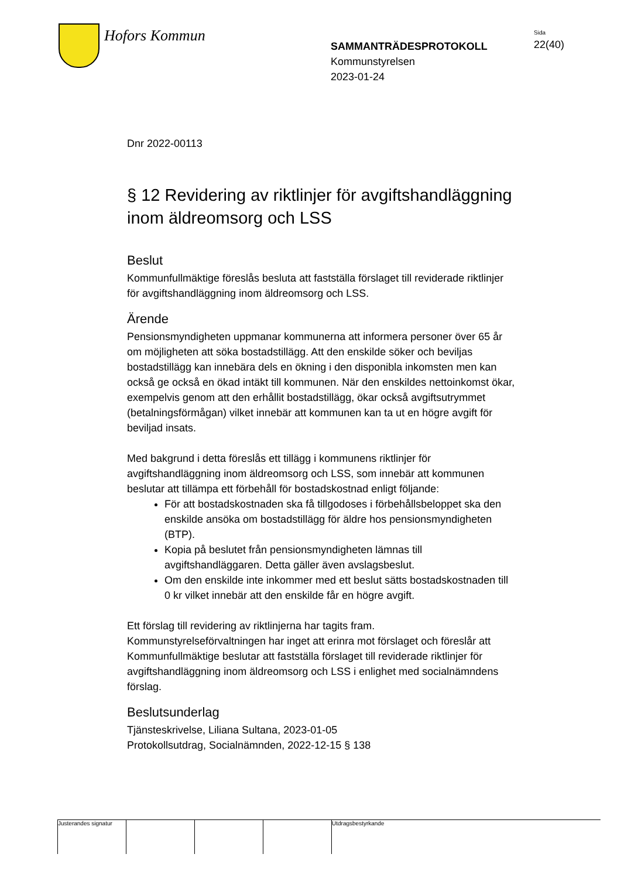Hofors Kommun
SAMMANTRÄDESPROTOKOLL
Kommunstyrelsen
2023-01-24
Sida
22(40)
Dnr 2022-00113
§ 12 Revidering av riktlinjer för avgiftshandläggning inom äldreomsorg och LSS
Beslut
Kommunfullmäktige föreslås besluta att fastställa förslaget till reviderade riktlinjer för avgiftshandläggning inom äldreomsorg och LSS.
Ärende
Pensionsmyndigheten uppmanar kommunerna att informera personer över 65 år om möjligheten att söka bostadstillägg. Att den enskilde söker och beviljas bostadstillägg kan innebära dels en ökning i den disponibla inkomsten men kan också ge också en ökad intäkt till kommunen. När den enskildes nettoinkomst ökar, exempelvis genom att den erhållit bostadstillägg, ökar också avgiftsutrymmet (betalningsförmågan) vilket innebär att kommunen kan ta ut en högre avgift för beviljad insats.
Med bakgrund i detta föreslås ett tillägg i kommunens riktlinjer för avgiftshandläggning inom äldreomsorg och LSS, som innebär att kommunen beslutar att tillämpa ett förbehåll för bostadskostnad enligt följande:
För att bostadskostnaden ska få tillgodoses i förbehållsbeloppet ska den enskilde ansöka om bostadstillägg för äldre hos pensionsmyndigheten (BTP).
Kopia på beslutet från pensionsmyndigheten lämnas till avgiftshandläggaren. Detta gäller även avslagsbeslut.
Om den enskilde inte inkommer med ett beslut sätts bostadskostnaden till 0 kr vilket innebär att den enskilde får en högre avgift.
Ett förslag till revidering av riktlinjerna har tagits fram. Kommunstyrelseförvaltningen har inget att erinra mot förslaget och föreslår att Kommunfullmäktige beslutar att fastställa förslaget till reviderade riktlinjer för avgiftshandläggning inom äldreomsorg och LSS i enlighet med socialnämndens förslag.
Beslutsunderlag
Tjänsteskrivelse, Liliana Sultana, 2023-01-05
Protokollsutdrag, Socialnämnden, 2022-12-15 § 138
Justerandes signatur
Utdragsbestyrkande